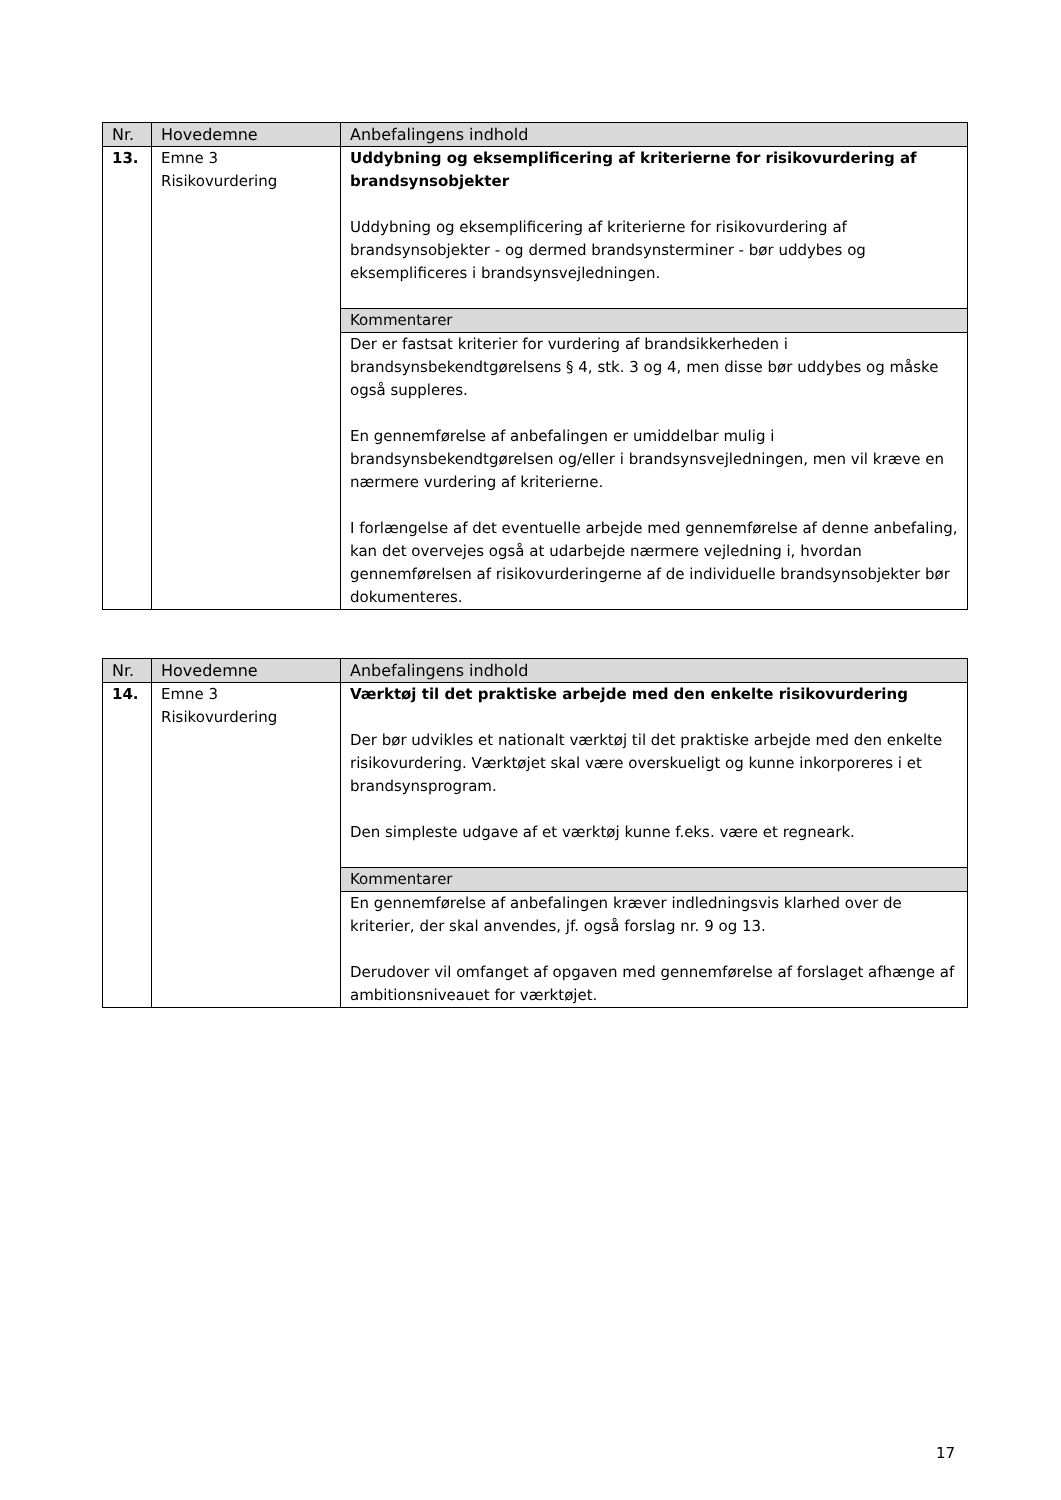| Nr. | Hovedemne | Anbefalingens indhold |
| --- | --- | --- |
| 13. | Emne 3 Risikovurdering | Uddybning og eksemplificering af kriterierne for risikovurdering af brandsynsobjekter Uddybning og eksemplificering af kriterierne for risikovurdering af brandsynsobjekter - og dermed brandsynsterminer - bør uddybes og eksemplificeres i brandsynsvejledningen. |
| | | Kommentarer |
| | | Der er fastsat kriterier for vurdering af brandsikkerheden i brandsynsbekendtgørelsens § 4, stk. 3 og 4, men disse bør uddybes og måske også suppleres. En gennemførelse af anbefalingen er umiddelbar mulig i brandsynsbekendtgørelsen og/eller i brandsynsvejledningen, men vil kræve en nærmere vurdering af kriterierne. I forlængelse af det eventuelle arbejde med gennemførelse af denne anbefaling, kan det overvejes også at udarbejde nærmere vejledning i, hvordan gennemførelsen af risikovurderingerne af de individuelle brandsynsobjekter bør dokumenteres. |
| Nr. | Hovedemne | Anbefalingens indhold |
| --- | --- | --- |
| 14. | Emne 3 Risikovurdering | Værktøj til det praktiske arbejde med den enkelte risikovurdering Der bør udvikles et nationalt værktøj til det praktiske arbejde med den enkelte risikovurdering. Værktøjet skal være overskueligt og kunne inkorporeres i et brandsynsprogram. Den simpleste udgave af et værktøj kunne f.eks. være et regneark. |
| | | Kommentarer |
| | | En gennemførelse af anbefalingen kræver indledningsvis klarhed over de kriterier, der skal anvendes, jf. også forslag nr. 9 og 13. Derudover vil omfanget af opgaven med gennemførelse af forslaget afhænge af ambitionsniveauet for værktøjet. |
17